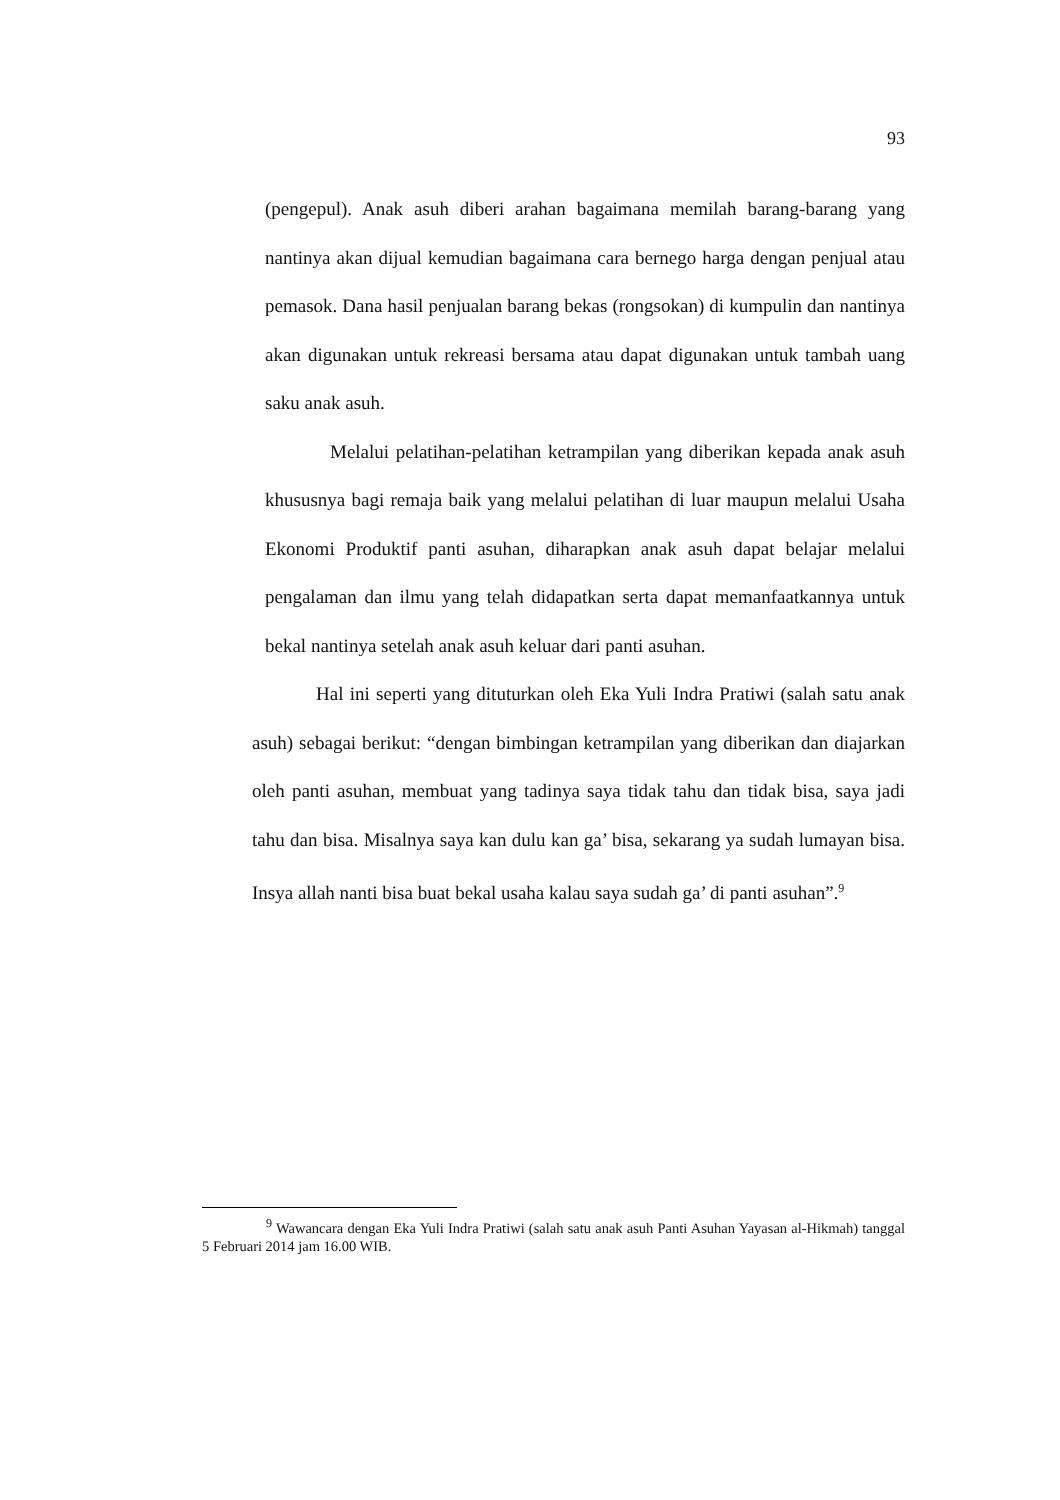93
(pengepul). Anak asuh diberi arahan bagaimana memilah barang-barang yang nantinya akan dijual kemudian bagaimana cara bernego harga dengan penjual atau pemasok. Dana hasil penjualan barang bekas (rongsokan) di kumpulin dan nantinya akan digunakan untuk rekreasi bersama atau dapat digunakan untuk tambah uang saku anak asuh.
Melalui pelatihan-pelatihan ketrampilan yang diberikan kepada anak asuh khususnya bagi remaja baik yang melalui pelatihan di luar maupun melalui Usaha Ekonomi Produktif panti asuhan, diharapkan anak asuh dapat belajar melalui pengalaman dan ilmu yang telah didapatkan serta dapat memanfaatkannya untuk bekal nantinya setelah anak asuh keluar dari panti asuhan.
Hal ini seperti yang dituturkan oleh Eka Yuli Indra Pratiwi (salah satu anak asuh) sebagai berikut: “dengan bimbingan ketrampilan yang diberikan dan diajarkan oleh panti asuhan, membuat yang tadinya saya tidak tahu dan tidak bisa, saya jadi tahu dan bisa. Misalnya saya kan dulu kan ga’ bisa, sekarang ya sudah lumayan bisa. Insya allah nanti bisa buat bekal usaha kalau saya sudah ga’ di panti asuhan”.<sup>9</sup>
<sup>9</sup> Wawancara dengan Eka Yuli Indra Pratiwi (salah satu anak asuh Panti Asuhan Yayasan al-Hikmah) tanggal 5 Februari 2014 jam 16.00 WIB.